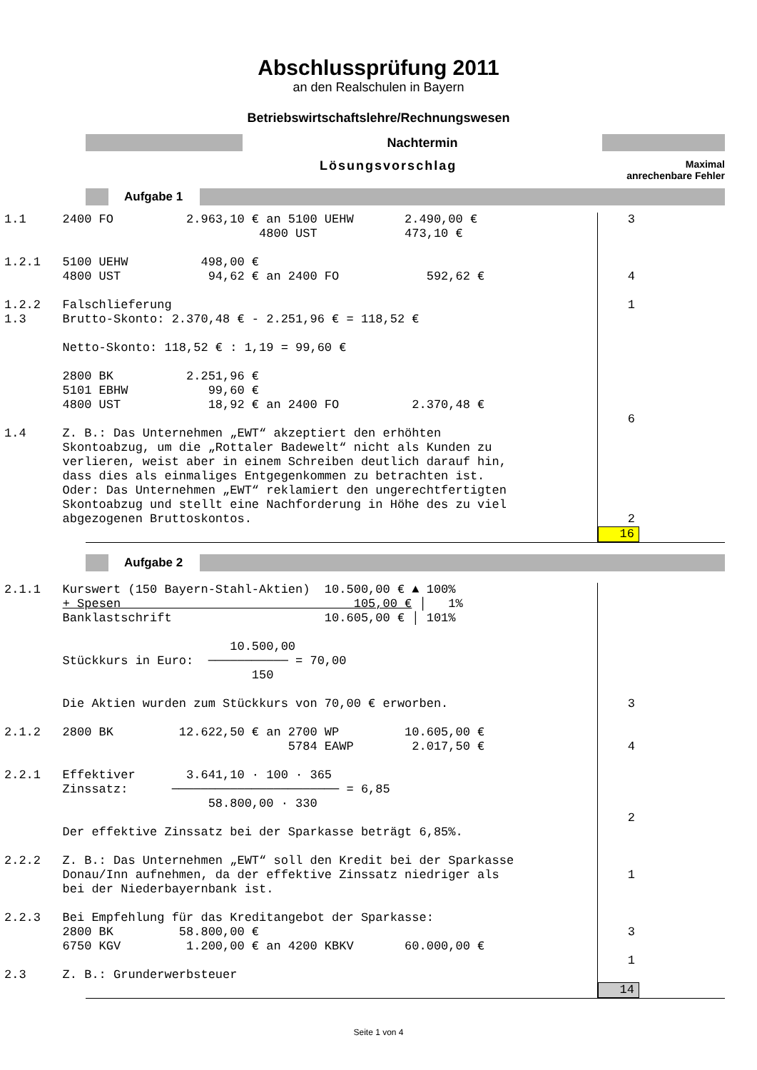Abschlussprüfung 2011
an den Realschulen in Bayern
Betriebswirtschaftslehre/Rechnungswesen
Nachtermin
Lösungsvorschlag
Maximal
anrechenbare Fehler
Aufgabe 1
1.1 2400 FO 2.963,10 € an 5100 UEHW 2.490,00 € 4800 UST 473,10 € 1.2.1 5100 UEHW 498,00 € 4800 UST 94,62 € an 2400 FO 592,62 € 1.2.2 Falschlieferung 1.3 Brutto-Skonto: 2.370,48 € - 2.251,96 € = 118,52 € Netto-Skonto: 118,52 € : 1,19 = 99,60 € 2800 BK 2.251,96 € 5101 EBHW 99,60 € 4800 UST 18,92 € an 2400 FO 2.370,48 € 1.4 Z. B.: Das Unternehmen „EWT“ akzeptiert den erhöhten Skontoabzug, um die „Rottaler Badewelt“ nicht als Kunden zu verlieren, weist aber in einem Schreiben deutlich darauf hin, dass dies als einmaliges Entgegenkommen zu betrachten ist. Oder: Das Unternehmen „EWT“ reklamiert den ungerechtfertigten Skontoabzug und stellt eine Nachforderung in Höhe des zu viel abgezogenen Bruttoskontos.
3 4 1 6 2
16
Aufgabe 2
2.1.1 Kurswert (150 Bayern-Stahl-Aktien) 10.500,00 € ▲ 100% + Spesen 105,00 € │ 1% Banklastschrift 10.605,00 € │ 101% 10.500,00 Stückkurs in Euro: ─────────── = 70,00 150 Die Aktien wurden zum Stückkurs von 70,00 € erworben. 2.1.2 2800 BK 12.622,50 € an 2700 WP 10.605,00 € 5784 EAWP 2.017,50 € 2.2.1 Effektiver 3.641,10 · 100 · 365 Zinssatz: ─────────────────────── = 6,85 58.800,00 · 330 Der effektive Zinssatz bei der Sparkasse beträgt 6,85%. 2.2.2 Z. B.: Das Unternehmen „EWT“ soll den Kredit bei der Sparkasse Donau/Inn aufnehmen, da der effektive Zinssatz niedriger als bei der Niederbayernbank ist. 2.2.3 Bei Empfehlung für das Kreditangebot der Sparkasse: 2800 BK 58.800,00 € 6750 KGV 1.200,00 € an 4200 KBKV 60.000,00 € 2.3 Z. B.: Grunderwerbsteuer
3 4 2 1 3 1
14
Seite 1 von 4